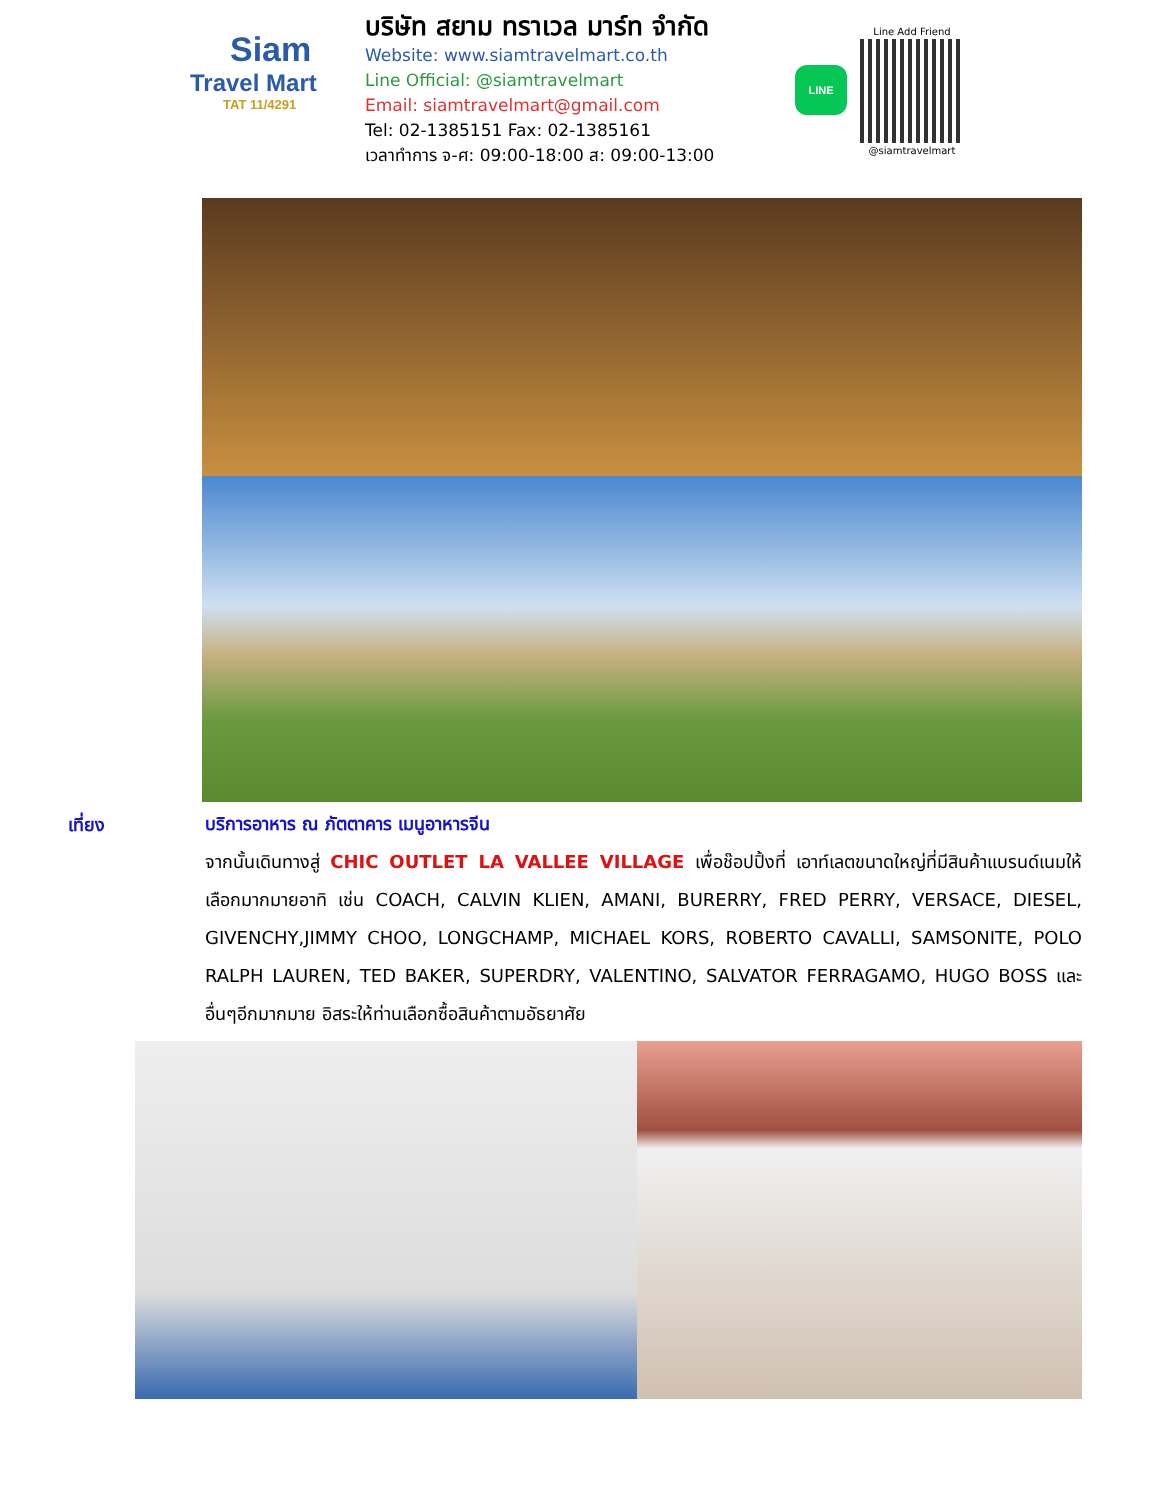Siam
Travel Mart
TAT 11/4291
บริษัท สยาม ทราเวล มาร์ท จำกัด
Website: www.siamtravelmart.co.th
Line Official: @siamtravelmart
Email: siamtravelmart@gmail.com
Tel: 02-1385151 Fax: 02-1385161
เวลาทำการ จ-ศ: 09:00-18:00 ส: 09:00-13:00
LINE
Line Add Friend
@siamtravelmart
เที่ยง
บริการอาหาร ณ ภัตตาคาร เมนูอาหารจีน
จากนั้นเดินทางสู่ CHIC OUTLET LA VALLEE VILLAGE เพื่อช๊อปปิ้งที่ เอาท์เลตขนาดใหญ่ที่มีสินค้าแบรนด์เนมให้เลือกมากมายอาทิ เช่น COACH, CALVIN KLIEN, AMANI, BURERRY, FRED PERRY, VERSACE, DIESEL, GIVENCHY,JIMMY CHOO, LONGCHAMP, MICHAEL KORS, ROBERTO CAVALLI, SAMSONITE, POLO RALPH LAUREN, TED BAKER, SUPERDRY, VALENTINO, SALVATOR FERRAGAMO, HUGO BOSS และอื่นๆอีกมากมาย อิสระให้ท่านเลือกซื้อสินค้าตามอัธยาศัย